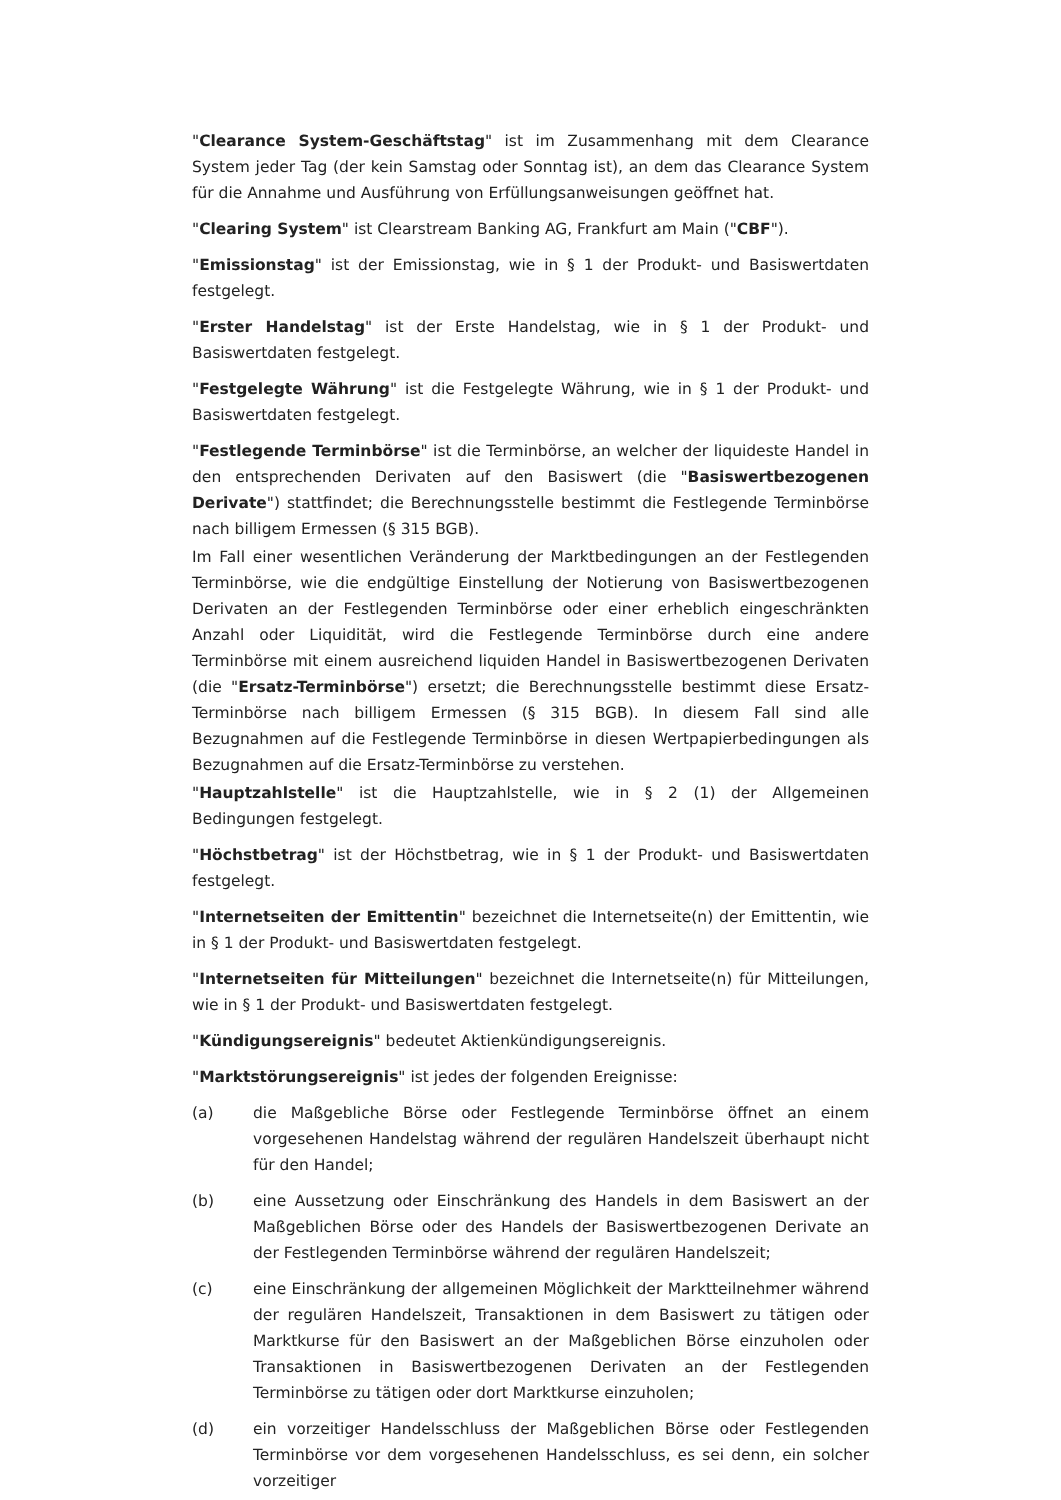"Clearance System-Geschäftstag" ist im Zusammenhang mit dem Clearance System jeder Tag (der kein Samstag oder Sonntag ist), an dem das Clearance System für die Annahme und Ausführung von Erfüllungsanweisungen geöffnet hat.
"Clearing System" ist Clearstream Banking AG, Frankfurt am Main ("CBF").
"Emissionstag" ist der Emissionstag, wie in § 1 der Produkt- und Basiswertdaten festgelegt.
"Erster Handelstag" ist der Erste Handelstag, wie in § 1 der Produkt- und Basiswertdaten festgelegt.
"Festgelegte Währung" ist die Festgelegte Währung, wie in § 1 der Produkt- und Basiswertdaten festgelegt.
"Festlegende Terminbörse" ist die Terminbörse, an welcher der liquideste Handel in den entsprechenden Derivaten auf den Basiswert (die "Basiswertbezogenen Derivate") stattfindet; die Berechnungsstelle bestimmt die Festlegende Terminbörse nach billigem Ermessen (§ 315 BGB).
Im Fall einer wesentlichen Veränderung der Marktbedingungen an der Festlegenden Terminbörse, wie die endgültige Einstellung der Notierung von Basiswertbezogenen Derivaten an der Festlegenden Terminbörse oder einer erheblich eingeschränkten Anzahl oder Liquidität, wird die Festlegende Terminbörse durch eine andere Terminbörse mit einem ausreichend liquiden Handel in Basiswertbezogenen Derivaten (die "Ersatz-Terminbörse") ersetzt; die Berechnungsstelle bestimmt diese Ersatz-Terminbörse nach billigem Ermessen (§ 315 BGB). In diesem Fall sind alle Bezugnahmen auf die Festlegende Terminbörse in diesen Wertpapierbedingungen als Bezugnahmen auf die Ersatz-Terminbörse zu verstehen.
"Hauptzahlstelle" ist die Hauptzahlstelle, wie in § 2 (1) der Allgemeinen Bedingungen festgelegt.
"Höchstbetrag" ist der Höchstbetrag, wie in § 1 der Produkt- und Basiswertdaten festgelegt.
"Internetseiten der Emittentin" bezeichnet die Internetseite(n) der Emittentin, wie in § 1 der Produkt- und Basiswertdaten festgelegt.
"Internetseiten für Mitteilungen" bezeichnet die Internetseite(n) für Mitteilungen, wie in § 1 der Produkt- und Basiswertdaten festgelegt.
"Kündigungsereignis" bedeutet Aktienkündigungsereignis.
"Marktstörungsereignis" ist jedes der folgenden Ereignisse:
(a) die Maßgebliche Börse oder Festlegende Terminbörse öffnet an einem vorgesehenen Handelstag während der regulären Handelszeit überhaupt nicht für den Handel;
(b) eine Aussetzung oder Einschränkung des Handels in dem Basiswert an der Maßgeblichen Börse oder des Handels der Basiswertbezogenen Derivate an der Festlegenden Terminbörse während der regulären Handelszeit;
(c) eine Einschränkung der allgemeinen Möglichkeit der Marktteilnehmer während der regulären Handelszeit, Transaktionen in dem Basiswert zu tätigen oder Marktkurse für den Basiswert an der Maßgeblichen Börse einzuholen oder Transaktionen in Basiswertbezogenen Derivaten an der Festlegenden Terminbörse zu tätigen oder dort Marktkurse einzuholen;
(d) ein vorzeitiger Handelsschluss der Maßgeblichen Börse oder Festlegenden Terminbörse vor dem vorgesehenen Handelsschluss, es sei denn, ein solcher vorzeitiger